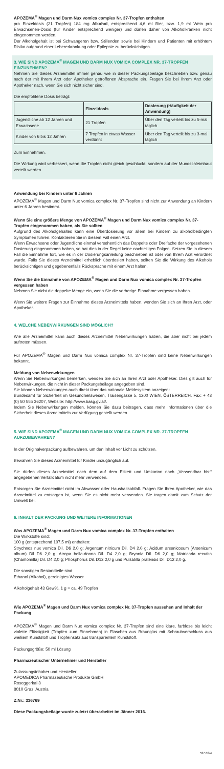APOZEMA<sup>®</sup> Magen und Darm Nux vomica complex Nr. 37-Tropfen enthalten
pro Einzeldosis (21 Tropfen) 184 mg Alkohol, entsprechend 4,6 ml Bier, bzw. 1,9 ml Wein pro Erwachsenen-Dosis (für Kinder entsprechend weniger) und dürfen daher von Alkoholkranken nicht eingenommen werden.
Der Alkoholgehalt ist bei Schwangeren bzw. Stillenden sowie bei Kindern und Patienten mit erhöhtem Risiko aufgrund einer Lebererkrankung oder Epilepsie zu berücksichtigen.
3. WIE SIND APOZEMA<sup>®</sup> MAGEN UND DARM NUX VOMICA COMPLEX NR. 37-TROPFEN EINZUNEHMEN?
Nehmen Sie dieses Arzneimittel immer genau wie in dieser Packungsbeilage beschrieben bzw. genau nach der mit Ihrem Arzt oder Apotheker getroffenen Absprache ein. Fragen Sie bei Ihrem Arzt oder Apotheker nach, wenn Sie sich nicht sicher sind.
Die empfohlene Dosis beträgt:
| | Einzeldosis | Dosierung (Häufigkeit der Anwendung) |
| --- | --- | --- |
| Jugendliche ab 12 Jahren und Erwachsene | 21 Tropfen | Über den Tag verteilt bis zu 5-mal täglich |
| Kinder von 6 bis 12 Jahren | 7 Tropfen in etwas Wasser verdünnt | Über den Tag verteilt bis zu 3-mal täglich |
Zum Einnehmen.
Die Wirkung wird verbessert, wenn die Tropfen nicht gleich geschluckt, sondern auf der Mundschleimhaut verteilt werden.
Anwendung bei Kindern unter 6 Jahren
APOZEMA<sup>®</sup> Magen und Darm Nux vomica complex Nr. 37-Tropfen sind nicht zur Anwendung an Kindern unter 6 Jahren bestimmt.
Wenn Sie eine größere Menge von APOZEMA<sup>®</sup> Magen und Darm Nux vomica complex Nr. 37-Tropfen eingenommen haben, als Sie sollten
Aufgrund des Alkoholgehaltes kann eine Überdosierung vor allem bei Kindern zu alkoholbedingten Symptomen führen. Kontaktieren Sie in diesem Fall einen Arzt.
Wenn Erwachsene oder Jugendliche einmal versehentlich das Doppelte oder Dreifache der vorgesehenen Dosierung eingenommen haben, so hat dies in der Regel keine nachteiligen Folgen. Setzen Sie in diesem Fall die Einnahme fort, wie es in der Dosierungsanleitung beschrieben ist oder von Ihrem Arzt verordnet wurde. Falls Sie dieses Arzneimittel erheblich überdosiert haben, sollten Sie die Wirkung des Alkohols berücksichtigen und gegebenenfalls Rücksprache mit einem Arzt halten.
Wenn Sie die Einnahme von APOZEMA<sup>®</sup> Magen und Darm Nux vomica complex Nr. 37-Tropfen vergessen haben
Nehmen Sie nicht die doppelte Menge ein, wenn Sie die vorherige Einnahme vergessen haben.
Wenn Sie weitere Fragen zur Einnahme dieses Arzneimittels haben, wenden Sie sich an Ihren Arzt, oder Apotheker.
4. WELCHE NEBENWIRKUNGEN SIND MÖGLICH?
Wie alle Arzneimittel kann auch dieses Arzneimittel Nebenwirkungen haben, die aber nicht bei jedem auftreten müssen.
Für APOZEMA<sup>®</sup> Magen und Darm Nux vomica complex Nr. 37-Tropfen sind keine Nebenwirkungen bekannt.
Meldung von Nebenwirkungen
Wenn Sie Nebenwirkungen bemerken, wenden Sie sich an Ihren Arzt oder Apotheker. Dies gilt auch für Nebenwirkungen, die nicht in dieser Packungsbeilage angegeben sind.
Sie können Nebenwirkungen auch direkt über das nationale Meldesystem anzeigen:
Bundesamt für Sicherheit im Gesundheitswesen, Traisengasse 5, 1200 WIEN, ÖSTERREICH. Fax: + 43 (0) 50 555 36207, Website: http://www.basg.gv.at/.
Indem Sie Nebenwirkungen melden, können Sie dazu beitragen, dass mehr Informationen über die Sicherheit dieses Arzneimittels zur Verfügung gestellt werden.
5. WIE SIND APOZEMA<sup>®</sup> MAGEN UND DARM NUX VOMICA COMPLEX NR. 37-TROPFEN AUFZUBEWAHREN?
In der Originalverpackung aufbewahren, um den Inhalt vor Licht zu schützen.
Bewahren Sie dieses Arzneimittel für Kinder unzugänglich auf.
Sie dürfen dieses Arzneimittel nach dem auf dem Etikett und Umkarton nach „Verwendbar bis:“ angegebenen Verfalldatum nicht mehr verwenden.
Entsorgen Sie Arzneimittel nicht im Abwasser oder Haushaltsabfall. Fragen Sie Ihren Apotheker, wie das Arzneimittel zu entsorgen ist, wenn Sie es nicht mehr verwenden. Sie tragen damit zum Schutz der Umwelt bei.
6. INHALT DER PACKUNG UND WEITERE INFORMATIONEN
Was APOZEMA<sup>®</sup> Magen und Darm Nux vomica complex Nr. 37-Tropfen enthalten
Die Wirkstoffe sind:
100 g (entsprechend 107,5 ml) enthalten:
Strychnos nux vomica Dil. D6 2,0 g; Argentum nitricum Dil. D4 2,0 g; Acidum arsenicosum (Arsenicum album) Dil D6 2,0 g; Atropa bella-donna Dil. D4 2,0 g; Bryonia Dil. D6 2,0 g; Matricaria recutita (Chamomilla) Dil. D4 2,0 g; Phosphorus Dil. D12 2,0 g und Pulsatilla pratensis Dil. D12 2,0 g.
Die sonstigen Bestandteile sind:
Ethanol (Alkohol), gereinigtes Wasser
Alkoholgehalt 43 Gew%, 1 g = ca. 49 Tropfen
Wie APOZEMA<sup>®</sup> Magen und Darm Nux vomica complex Nr. 37-Tropfen aussehen und Inhalt der Packung
APOZEMA<sup>®</sup> Magen und Darm Nux vomica complex Nr. 37-Tropfen sind eine klare, farblose bis leicht violette Flüssigkeit (Tropfen zum Einnehmen) in Flaschen aus Braunglas mit Schraubverschluss aus weißem Kunststoff und Tropfeinsatz aus transparentem Kunststoff.
Packungsgröße: 50 ml Lösung
Pharmazeutischer Unternehmer und Hersteller
Zulassungsinhaber und Hersteller
APOMEDICA Pharmazeutische Produkte GmbH
Roseggerkai 3
8010 Graz, Austria
Z.Nr.: 336769
Diese Packungsbeilage wurde zuletzt überarbeitet im Jänner 2016.
537.03/4